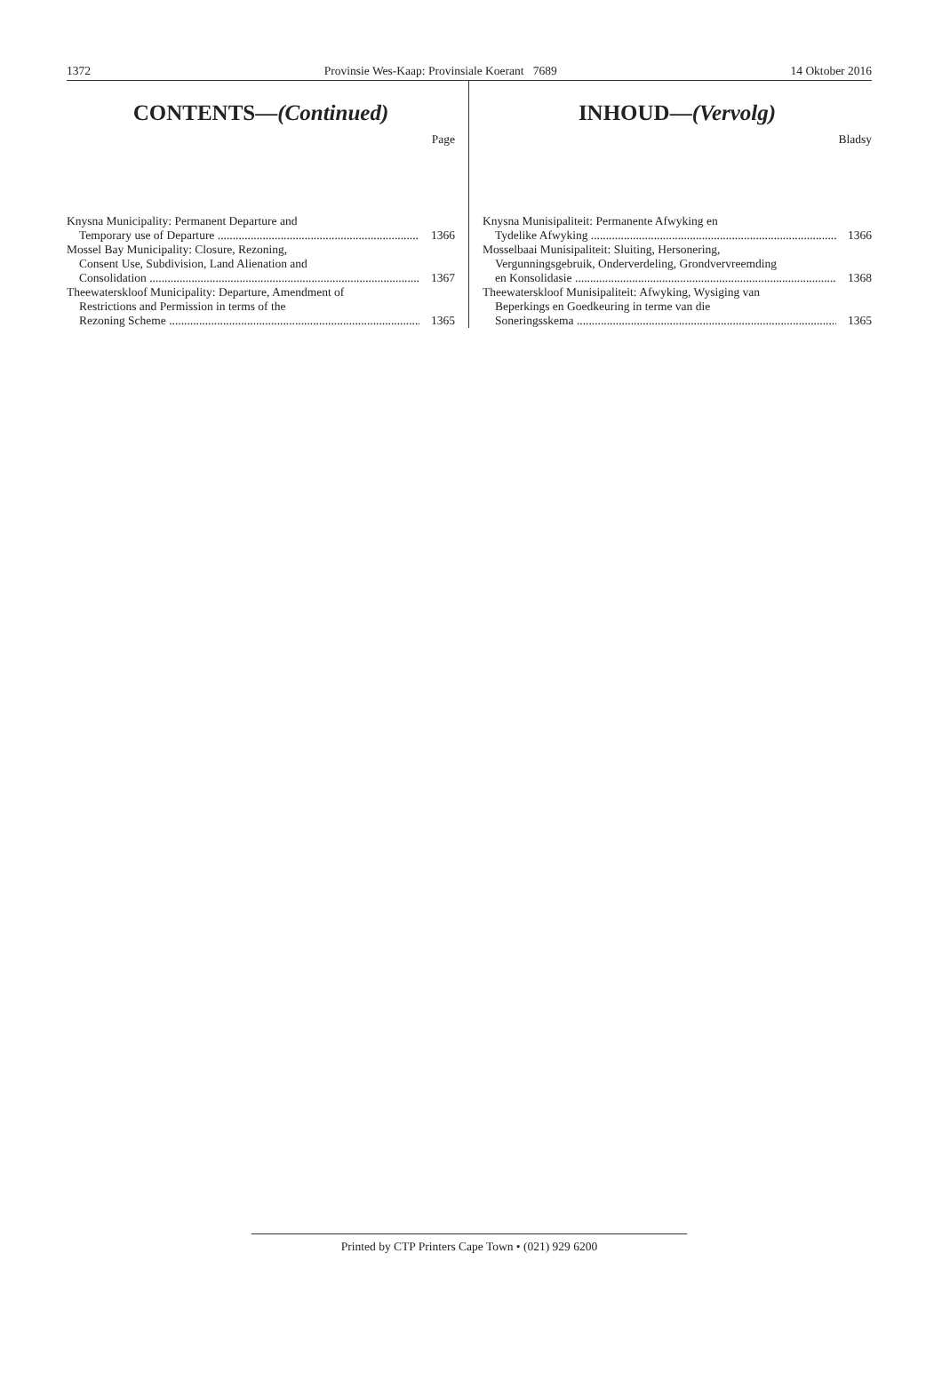1372 Provinsie Wes-Kaap: Provinsiale Koerant 7689 14 Oktober 2016
CONTENTS—(Continued)
Page
Knysna Municipality: Permanent Departure and
Temporary use of Departure 1366
Mossel Bay Municipality: Closure, Rezoning,
Consent Use, Subdivision, Land Alienation and
Consolidation 1367
Theewaterskloof Municipality: Departure, Amendment of
Restrictions and Permission in terms of the
Rezoning Scheme 1365
INHOUD—(Vervolg)
Bladsy
Knysna Munisipaliteit: Permanente Afwyking en
Tydelike Afwyking 1366
Mosselbaai Munisipaliteit: Sluiting, Hersonering,
Vergunningsgebruik, Onderverdeling, Grondvervreemding
en Konsolidasie 1368
Theewaterskloof Munisipaliteit: Afwyking, Wysiging van
Beperkings en Goedkeuring in terme van die
Soneringsskema 1365
Printed by CTP Printers Cape Town • (021) 929 6200